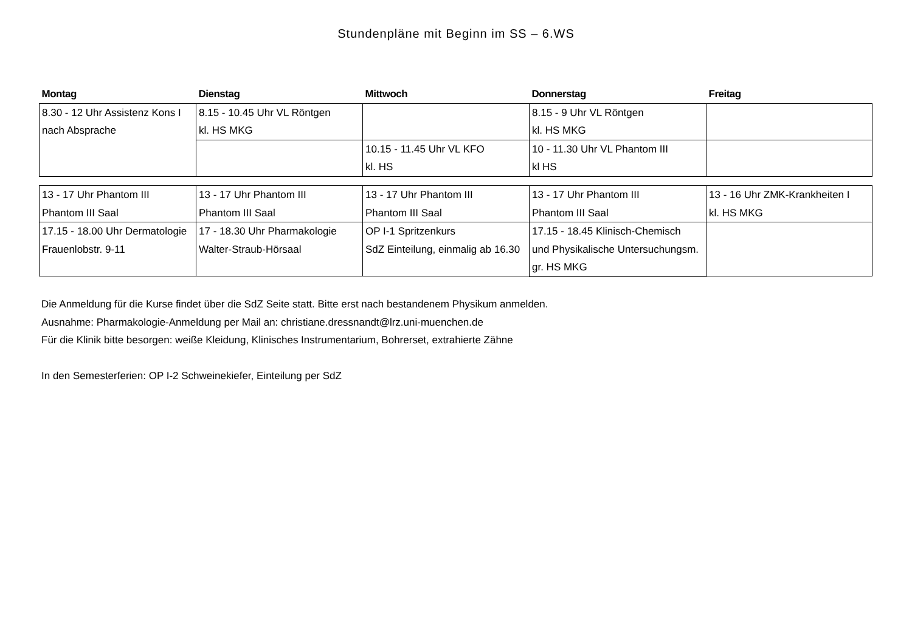Stundenpläne mit Beginn im SS – 6.WS
| Montag | Dienstag | Mittwoch | Donnerstag | Freitag |
| --- | --- | --- | --- | --- |
| 8.30 - 12 Uhr Assistenz Kons I nach Absprache | 8.15 - 10.45 Uhr VL Röntgen kl. HS MKG | | 8.15 - 9 Uhr VL Röntgen kl. HS MKG | |
| | | 10.15 - 11.45 Uhr VL KFO kl. HS | 10 - 11.30 Uhr VL Phantom III kl HS | |
| 13 - 17 Uhr Phantom III Phantom III Saal | 13 - 17 Uhr Phantom III Phantom III Saal | 13 - 17 Uhr Phantom III Phantom III Saal | 13 - 17 Uhr Phantom III Phantom III Saal | 13 - 16 Uhr ZMK-Krankheiten I kl. HS MKG |
| 17.15 - 18.00 Uhr Dermatologie Frauenlobstr. 9-11 | 17 - 18.30 Uhr Pharmakologie Walter-Straub-Hörsaal | OP I-1 Spritzenkurs SdZ Einteilung, einmalig ab 16.30 | 17.15 - 18.45 Klinisch-Chemisch und Physikalische Untersuchungsm. gr. HS MKG | |
Die Anmeldung für die Kurse findet über die SdZ Seite statt. Bitte erst nach bestandenem Physikum anmelden.
Ausnahme: Pharmakologie-Anmeldung per Mail an: christiane.dressnandt@lrz.uni-muenchen.de
Für die Klinik bitte besorgen: weiße Kleidung, Klinisches Instrumentarium, Bohrerset, extrahierte Zähne
In den Semesterferien: OP I-2 Schweinekiefer, Einteilung per SdZ